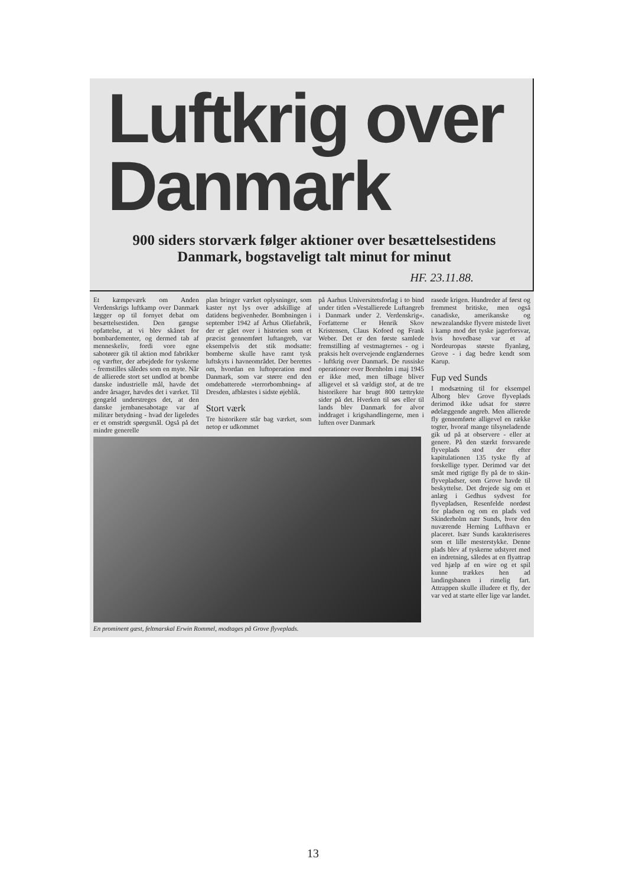Luftkrig over
Danmark
900 siders storværk følger aktioner over besættelsestidens Danmark, bogstaveligt talt minut for minut
HF. 23.11.88.
Et kæmpeværk om Anden Verdenskrigs luftkamp over Danmark lægger op til fornyet debat om besættelsestiden. Den gængse opfattelse, at vi blev skånet for bombardementer, og dermed tab af menneskeliv, fordi vore egne sabotører gik til aktion mod fabrikker og værfter, der arbejdede for tyskerne - fremstilles således som en myte. Når de allierede stort set undlod at bombe danske industrielle mål, havde det andre årsager, hævdes det i værket. Til gengæld understreges det, at den danske jernbanesabotage var af militær betydning - hvad der ligeledes er et omstridt spørgsmål. Også på det mindre generelle
plan bringer værket oplysninger, som kaster nyt lys over adskillige af datidens begivenheder. Bombningen i september 1942 af Århus Oliefabrik, der er gået over i historien som et præcist gennemført luftangreb, var eksempelvis det stik modsatte: bomberne skulle have ramt tysk luftskyts i havneområdet. Der berettes om, hvordan en luftoperation mod Danmark, som var større end den omdebatterede »terrorbombning« af Dresden, afblæstes i sidste øjeblik.
Stort værk
Tre historikere står bag værket, som netop er udkommet
på Aarhus Universitetsforlag i to bind under titlen »Vestallierede Luftangreb i Danmark under 2. Verdenskrig«. Forfatterne er Henrik Skov Kristensen, Claus Kofoed og Frank Weber. Det er den første samlede fremstilling af vestmagternes - og i praksis helt overvejende englændernes - luftkrig over Danmark. De russiske operationer over Bornholm i maj 1945 er ikke med, men tilbage bliver alligevel et så vældigt stof, at de tre historikere har brugt 800 tættrykte sider på det. Hverken til søs eller til lands blev Danmark for alvor inddraget i krigshandlingerne, men i luften over Danmark
En prominent gæst, feltmarskal Erwin Rommel, modtages på Grove flyveplads.
rasede krigen. Hundreder af først og fremmest britiske, men også canadiske, amerikanske og newzealandske flyvere mistede livet i kamp mod det tyske jagerforsvar, hvis hovedbase var et af Nordeuropas største flyanlæg, Grove - i dag bedre kendt som Karup.
Fup ved Sunds
I modsætning til for eksempel Ålborg blev Grove flyveplads derimod ikke udsat for større ødelæggende angreb. Men allierede fly gennemførte alligevel en række togter, hvoraf mange tilsyneladende gik ud på at observere - eller at genere. På den stærkt forsvarede flyveplads stod der efter kapitulationen 135 tyske fly af forskellige typer. Derimod var det småt med rigtige fly på de to skin-flyvepladser, som Grove havde til beskyttelse. Det drejede sig om et anlæg i Gedhus sydvest for flyvepladsen, Resenfelde nordøst for pladsen og om en plads ved Skinderholm nær Sunds, hvor den nuværende Herning Lufthavn er placeret. Især Sunds karakteriseres som et lille mesterstykke. Denne plads blev af tyskerne udstyret med en indretning, således at en flyattrap ved hjælp af en wire og et spil kunne trækkes hen ad landingsbanen i rimelig fart. Attrappen skulle illudere et fly, der var ved at starte eller lige var landet.
13